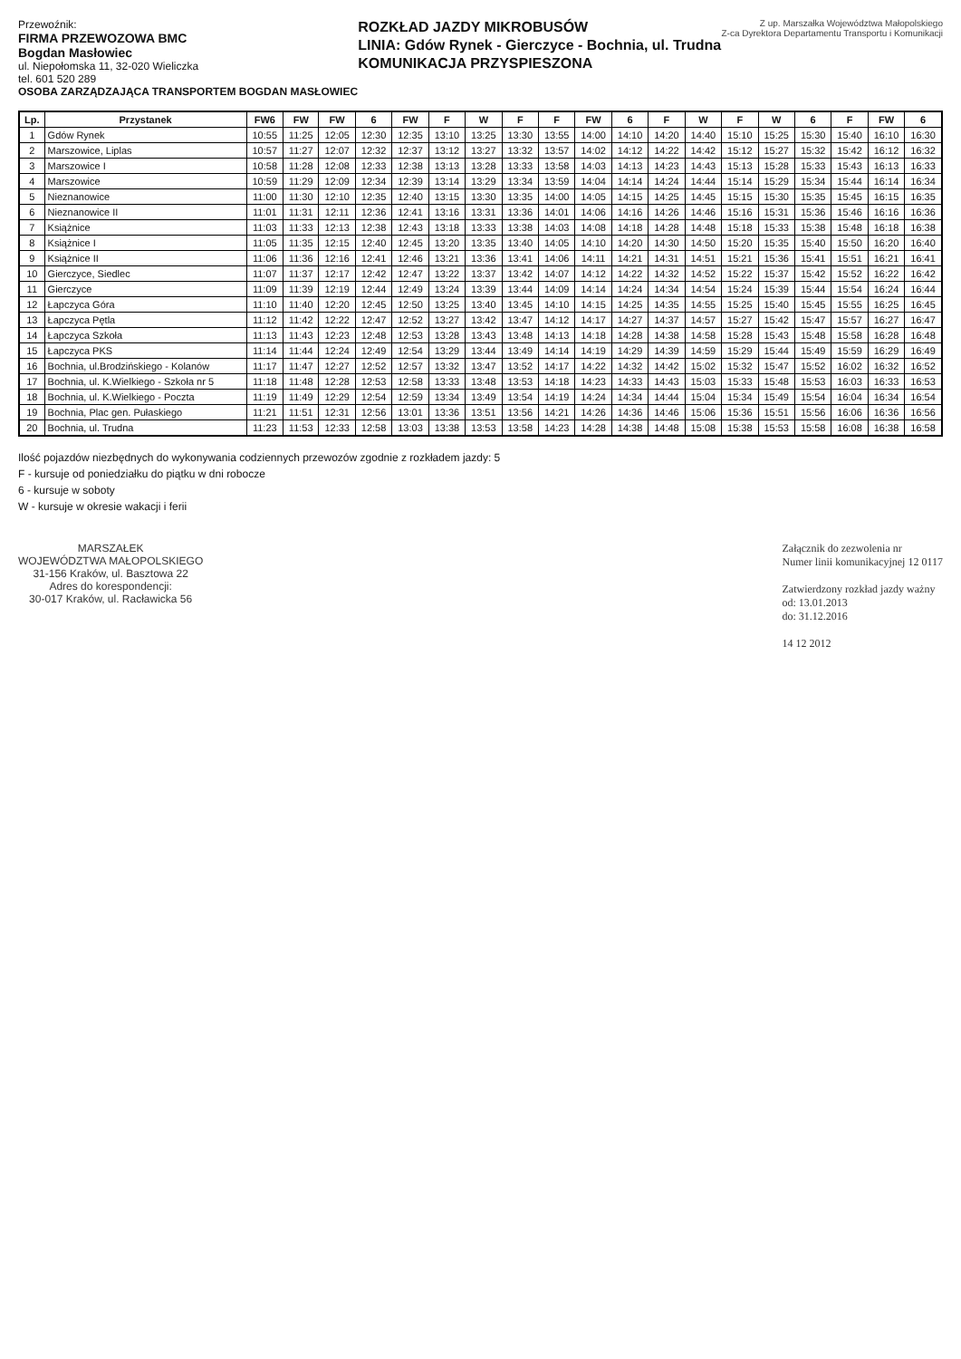Przewoźnik:
FIRMA PRZEWOZOWA BMC
Bogdan Masłowiec
ul. Niepołomska 11, 32-020 Wieliczka
tel. 601 520 289
OSOBA ZARZĄDZAJĄCA TRANSPORTEM BOGDAN MASŁOWIEC
ROZKŁAD JAZDY MIKROBUSÓW
LINIA: Gdów Rynek - Gierczyce - Bochnia, ul. Trudna
KOMUNIKACJA PRZYSPIESZONA
Z up. Marszałka Województwa Małopolskiego
Z-ca Dyrektora Departamentu Transportu i Komunikacji
| Lp. | Przystanek | FW6 | FW | FW | 6 | FW | F | W | F | F | FW | 6 | F | W | F | W | 6 | F | FW | 6 |
| --- | --- | --- | --- | --- | --- | --- | --- | --- | --- | --- | --- | --- | --- | --- | --- | --- | --- | --- | --- | --- |
| 1 | Gdów Rynek | 10:55 | 11:25 | 12:05 | 12:30 | 12:35 | 13:10 | 13:25 | 13:30 | 13:55 | 14:00 | 14:10 | 14:20 | 14:40 | 15:10 | 15:25 | 15:30 | 15:40 | 16:10 | 16:30 |
| 2 | Marszowice, Liplas | 10:57 | 11:27 | 12:07 | 12:32 | 12:37 | 13:12 | 13:27 | 13:32 | 13:57 | 14:02 | 14:12 | 14:22 | 14:42 | 15:12 | 15:27 | 15:32 | 15:42 | 16:12 | 16:32 |
| 3 | Marszowice I | 10:58 | 11:28 | 12:08 | 12:33 | 12:38 | 13:13 | 13:28 | 13:33 | 13:58 | 14:03 | 14:13 | 14:23 | 14:43 | 15:13 | 15:28 | 15:33 | 15:43 | 16:13 | 16:33 |
| 4 | Marszowice | 10:59 | 11:29 | 12:09 | 12:34 | 12:39 | 13:14 | 13:29 | 13:34 | 13:59 | 14:04 | 14:14 | 14:24 | 14:44 | 15:14 | 15:29 | 15:34 | 15:44 | 16:14 | 16:34 |
| 5 | Nieznanowice | 11:00 | 11:30 | 12:10 | 12:35 | 12:40 | 13:15 | 13:30 | 13:35 | 14:00 | 14:05 | 14:15 | 14:25 | 14:45 | 15:15 | 15:30 | 15:35 | 15:45 | 16:15 | 16:35 |
| 6 | Nieznanowice II | 11:01 | 11:31 | 12:11 | 12:36 | 12:41 | 13:16 | 13:31 | 13:36 | 14:01 | 14:06 | 14:16 | 14:26 | 14:46 | 15:16 | 15:31 | 15:36 | 15:46 | 16:16 | 16:36 |
| 7 | Książnice | 11:03 | 11:33 | 12:13 | 12:38 | 12:43 | 13:18 | 13:33 | 13:38 | 14:03 | 14:08 | 14:18 | 14:28 | 14:48 | 15:18 | 15:33 | 15:38 | 15:48 | 16:18 | 16:38 |
| 8 | Książnice I | 11:05 | 11:35 | 12:15 | 12:40 | 12:45 | 13:20 | 13:35 | 13:40 | 14:05 | 14:10 | 14:20 | 14:30 | 14:50 | 15:20 | 15:35 | 15:40 | 15:50 | 16:20 | 16:40 |
| 9 | Książnice II | 11:06 | 11:36 | 12:16 | 12:41 | 12:46 | 13:21 | 13:36 | 13:41 | 14:06 | 14:11 | 14:21 | 14:31 | 14:51 | 15:21 | 15:36 | 15:41 | 15:51 | 16:21 | 16:41 |
| 10 | Gierczyce, Siedlec | 11:07 | 11:37 | 12:17 | 12:42 | 12:47 | 13:22 | 13:37 | 13:42 | 14:07 | 14:12 | 14:22 | 14:32 | 14:52 | 15:22 | 15:37 | 15:42 | 15:52 | 16:22 | 16:42 |
| 11 | Gierczyce | 11:09 | 11:39 | 12:19 | 12:44 | 12:49 | 13:24 | 13:39 | 13:44 | 14:09 | 14:14 | 14:24 | 14:34 | 14:54 | 15:24 | 15:39 | 15:44 | 15:54 | 16:24 | 16:44 |
| 12 | Łapczyca Góra | 11:10 | 11:40 | 12:20 | 12:45 | 12:50 | 13:25 | 13:40 | 13:45 | 14:10 | 14:15 | 14:25 | 14:35 | 14:55 | 15:25 | 15:40 | 15:45 | 15:55 | 16:25 | 16:45 |
| 13 | Łapczyca Pętla | 11:12 | 11:42 | 12:22 | 12:47 | 12:52 | 13:27 | 13:42 | 13:47 | 14:12 | 14:17 | 14:27 | 14:37 | 14:57 | 15:27 | 15:42 | 15:47 | 15:57 | 16:27 | 16:47 |
| 14 | Łapczyca Szkoła | 11:13 | 11:43 | 12:23 | 12:48 | 12:53 | 13:28 | 13:43 | 13:48 | 14:13 | 14:18 | 14:28 | 14:38 | 14:58 | 15:28 | 15:43 | 15:48 | 15:58 | 16:28 | 16:48 |
| 15 | Łapczyca PKS | 11:14 | 11:44 | 12:24 | 12:49 | 12:54 | 13:29 | 13:44 | 13:49 | 14:14 | 14:19 | 14:29 | 14:39 | 14:59 | 15:29 | 15:44 | 15:49 | 15:59 | 16:29 | 16:49 |
| 16 | Bochnia, ul.Brodzińskiego - Kolanów | 11:17 | 11:47 | 12:27 | 12:52 | 12:57 | 13:32 | 13:47 | 13:52 | 14:17 | 14:22 | 14:32 | 14:42 | 15:02 | 15:32 | 15:47 | 15:52 | 16:02 | 16:32 | 16:52 |
| 17 | Bochnia, ul. K.Wielkiego - Szkoła nr 5 | 11:18 | 11:48 | 12:28 | 12:53 | 12:58 | 13:33 | 13:48 | 13:53 | 14:18 | 14:23 | 14:33 | 14:43 | 15:03 | 15:33 | 15:48 | 15:53 | 16:03 | 16:33 | 16:53 |
| 18 | Bochnia, ul. K.Wielkiego - Poczta | 11:19 | 11:49 | 12:29 | 12:54 | 12:59 | 13:34 | 13:49 | 13:54 | 14:19 | 14:24 | 14:34 | 14:44 | 15:04 | 15:34 | 15:49 | 15:54 | 16:04 | 16:34 | 16:54 |
| 19 | Bochnia, Plac gen. Pułaskiego | 11:21 | 11:51 | 12:31 | 12:56 | 13:01 | 13:36 | 13:51 | 13:56 | 14:21 | 14:26 | 14:36 | 14:46 | 15:06 | 15:36 | 15:51 | 15:56 | 16:06 | 16:36 | 16:56 |
| 20 | Bochnia, ul. Trudna | 11:23 | 11:53 | 12:33 | 12:58 | 13:03 | 13:38 | 13:53 | 13:58 | 14:23 | 14:28 | 14:38 | 14:48 | 15:08 | 15:38 | 15:53 | 15:58 | 16:08 | 16:38 | 16:58 |
Ilość pojazdów niezbędnych do wykonywania codziennych przewozów zgodnie z rozkładem jazdy: 5
F - kursuje od poniedziałku do piątku w dni robocze
6 - kursuje w soboty
W - kursuje w okresie wakacji i ferii
MARSZAŁEK
WOJEWÓDZTWA MAŁOPOLSKIEGO
31-156 Kraków, ul. Basztowa 22
Adres do korespondencji:
30-017 Kraków, ul. Racławicka 56
Załącznik do zezwolenia nr
Numer linii komunikacyjnej 12 0117
Zatwierdzony rozkład jazdy ważny
od: 13.01.2013
do: 31.12.2016
14 12 2012